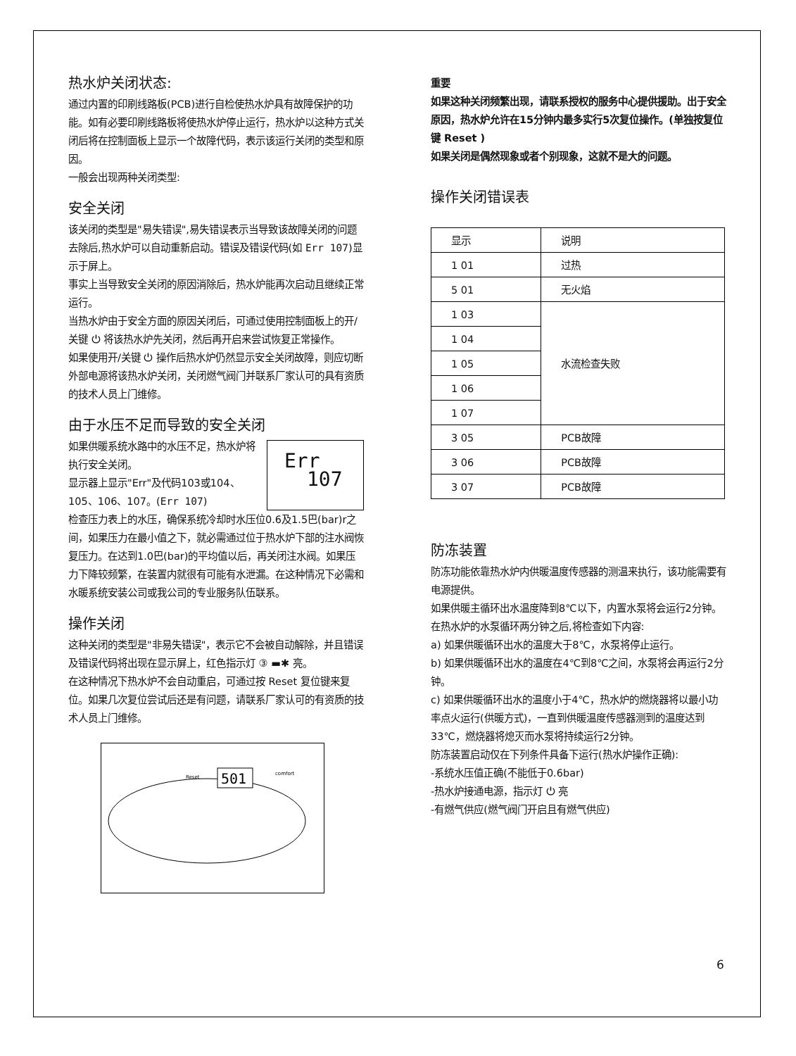热水炉关闭状态:
通过内置的印刷线路板(PCB)进行自检使热水炉具有故障保护的功能。如有必要印刷线路板将使热水炉停止运行，热水炉以这种方式关闭后将在控制面板上显示一个故障代码，表示该运行关闭的类型和原因。
一般会出现两种关闭类型:
安全关闭
该关闭的类型是"易失错误",易失错误表示当导致该故障关闭的问题去除后,热水炉可以自动重新启动。错误及错误代码(如 Err 107)显示于屏上。
事实上当导致安全关闭的原因消除后，热水炉能再次启动且继续正常运行。
当热水炉由于安全方面的原因关闭后，可通过使用控制面板上的开/关键 ⏻ 将该热水炉先关闭，然后再开启来尝试恢复正常操作。
如果使用开/关键 ⏻ 操作后热水炉仍然显示安全关闭故障，则应切断外部电源将该热水炉关闭，关闭燃气阀门并联系厂家认可的具有资质的技术人员上门维修。
由于水压不足而导致的安全关闭
Err
107
如果供暖系统水路中的水压不足，热水炉将执行安全关闭。
显示器上显示"Err"及代码103或104、105、106、107。(Err 107)
检查压力表上的水压，确保系统冷却时水压位0.6及1.5巴(bar)r之间，如果压力在最小值之下，就必需通过位于热水炉下部的注水阀恢复压力。在达到1.0巴(bar)的平均值以后，再关闭注水阀。如果压力下降较频繁，在装置内就很有可能有水泄漏。在这种情况下必需和水暖系统安装公司或我公司的专业服务队伍联系。
操作关闭
这种关闭的类型是"非易失错误"，表示它不会被自动解除，并且错误及错误代码将出现在显示屏上，红色指示灯 ③ ▬✱ 亮。
在这种情况下热水炉不会自动重启，可通过按 Reset 复位键来复位。如果几次复位尝试后还是有问题，请联系厂家认可的有资质的技术人员上门维修。
501
Reset
comfort
重要
如果这种关闭频繁出现，请联系授权的服务中心提供援助。出于安全原因，热水炉允许在15分钟内最多实行5次复位操作。(单独按复位键 Reset )
如果关闭是偶然现象或者个别现象，这就不是大的问题。
操作关闭错误表
| 显示 | 说明 |
| 1 01 | 过热 |
| 5 01 | 无火焰 |
| 1 03 | 水流检查失败 |
| 1 04 | |
| 1 05 | |
| 1 06 | |
| 1 07 | |
| 3 05 | PCB故障 |
| 3 06 | PCB故障 |
| 3 07 | PCB故障 |
防冻装置
防冻功能依靠热水炉内供暖温度传感器的测温来执行，该功能需要有电源提供。
如果供暖主循环出水温度降到8℃以下，内置水泵将会运行2分钟。
在热水炉的水泵循环两分钟之后,将检查如下内容:
a) 如果供暖循环出水的温度大于8℃，水泵将停止运行。
b) 如果供暖循环出水的温度在4℃到8℃之间，水泵将会再运行2分钟。
c) 如果供暖循环出水的温度小于4℃，热水炉的燃烧器将以最小功率点火运行(供暖方式)，一直到供暖温度传感器测到的温度达到33℃，燃烧器将熄灭而水泵将持续运行2分钟。
防冻装置启动仅在下列条件具备下运行(热水炉操作正确):
-系统水压值正确(不能低于0.6bar)
-热水炉接通电源，指示灯 ⏻ 亮
-有燃气供应(燃气阀门开启且有燃气供应)
6